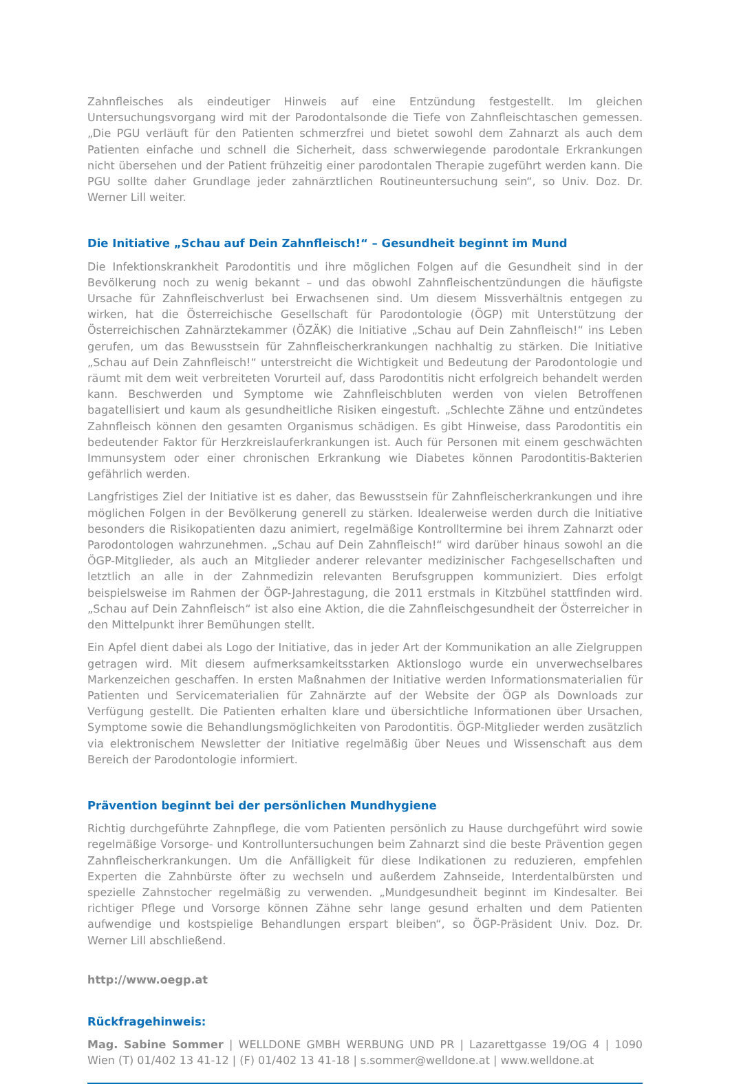Zahnfleisches als eindeutiger Hinweis auf eine Entzündung festgestellt. Im gleichen Untersuchungsvorgang wird mit der Parodontalsonde die Tiefe von Zahnfleischtaschen gemessen. „Die PGU verläuft für den Patienten schmerzfrei und bietet sowohl dem Zahnarzt als auch dem Patienten einfache und schnell die Sicherheit, dass schwerwiegende parodontale Erkrankungen nicht übersehen und der Patient frühzeitig einer parodontalen Therapie zugeführt werden kann. Die PGU sollte daher Grundlage jeder zahnärztlichen Routineuntersuchung sein“, so Univ. Doz. Dr. Werner Lill weiter.
Die Initiative „Schau auf Dein Zahnfleisch!“ – Gesundheit beginnt im Mund
Die Infektionskrankheit Parodontitis und ihre möglichen Folgen auf die Gesundheit sind in der Bevölkerung noch zu wenig bekannt – und das obwohl Zahnfleischentzündungen die häufigste Ursache für Zahnfleischverlust bei Erwachsenen sind. Um diesem Missverhältnis entgegen zu wirken, hat die Österreichische Gesellschaft für Parodontologie (ÖGP) mit Unterstützung der Österreichischen Zahnärztekammer (ÖZÄK) die Initiative „Schau auf Dein Zahnfleisch!“ ins Leben gerufen, um das Bewusstsein für Zahnfleischerkrankungen nachhaltig zu stärken. Die Initiative „Schau auf Dein Zahnfleisch!“ unterstreicht die Wichtigkeit und Bedeutung der Parodontologie und räumt mit dem weit verbreiteten Vorurteil auf, dass Parodontitis nicht erfolgreich behandelt werden kann. Beschwerden und Symptome wie Zahnfleischbluten werden von vielen Betroffenen bagatellisiert und kaum als gesundheitliche Risiken eingestuft. „Schlechte Zähne und entzündetes Zahnfleisch können den gesamten Organismus schädigen. Es gibt Hinweise, dass Parodontitis ein bedeutender Faktor für Herzkreislauferkrankungen ist. Auch für Personen mit einem geschwächten Immunsystem oder einer chronischen Erkrankung wie Diabetes können Parodontitis-Bakterien gefährlich werden.
Langfristiges Ziel der Initiative ist es daher, das Bewusstsein für Zahnfleischerkrankungen und ihre möglichen Folgen in der Bevölkerung generell zu stärken. Idealerweise werden durch die Initiative besonders die Risikopatienten dazu animiert, regelmäßige Kontrolltermine bei ihrem Zahnarzt oder Parodontologen wahrzunehmen. „Schau auf Dein Zahnfleisch!“ wird darüber hinaus sowohl an die ÖGP-Mitglieder, als auch an Mitglieder anderer relevanter medizinischer Fachgesellschaften und letztlich an alle in der Zahnmedizin relevanten Berufsgruppen kommuniziert. Dies erfolgt beispielsweise im Rahmen der ÖGP-Jahrestagung, die 2011 erstmals in Kitzbühel stattfinden wird. „Schau auf Dein Zahnfleisch“ ist also eine Aktion, die die Zahnfleischgesundheit der Österreicher in den Mittelpunkt ihrer Bemühungen stellt.
Ein Apfel dient dabei als Logo der Initiative, das in jeder Art der Kommunikation an alle Zielgruppen getragen wird. Mit diesem aufmerksamkeitsstarken Aktionslogo wurde ein unverwechselbares Markenzeichen geschaffen. In ersten Maßnahmen der Initiative werden Informationsmaterialien für Patienten und Servicematerialien für Zahnärzte auf der Website der ÖGP als Downloads zur Verfügung gestellt. Die Patienten erhalten klare und übersichtliche Informationen über Ursachen, Symptome sowie die Behandlungsmöglichkeiten von Parodontitis. ÖGP-Mitglieder werden zusätzlich via elektronischem Newsletter der Initiative regelmäßig über Neues und Wissenschaft aus dem Bereich der Parodontologie informiert.
Prävention beginnt bei der persönlichen Mundhygiene
Richtig durchgeführte Zahnpflege, die vom Patienten persönlich zu Hause durchgeführt wird sowie regelmäßige Vorsorge- und Kontrolluntersuchungen beim Zahnarzt sind die beste Prävention gegen Zahnfleischerkrankungen. Um die Anfälligkeit für diese Indikationen zu reduzieren, empfehlen Experten die Zahnbürste öfter zu wechseln und außerdem Zahnseide, Interdentalbürsten und spezielle Zahnstocher regelmäßig zu verwenden. „Mundgesundheit beginnt im Kindesalter. Bei richtiger Pflege und Vorsorge können Zähne sehr lange gesund erhalten und dem Patienten aufwendige und kostspielige Behandlungen erspart bleiben“, so ÖGP-Präsident Univ. Doz. Dr. Werner Lill abschließend.
http://www.oegp.at
Rückfragehinweis:
Mag. Sabine Sommer | WELLDONE GMBH WERBUNG UND PR | Lazarettgasse 19/OG 4 | 1090 Wien (T) 01/402 13 41-12 | (F) 01/402 13 41-18 | s.sommer@welldone.at | www.welldone.at